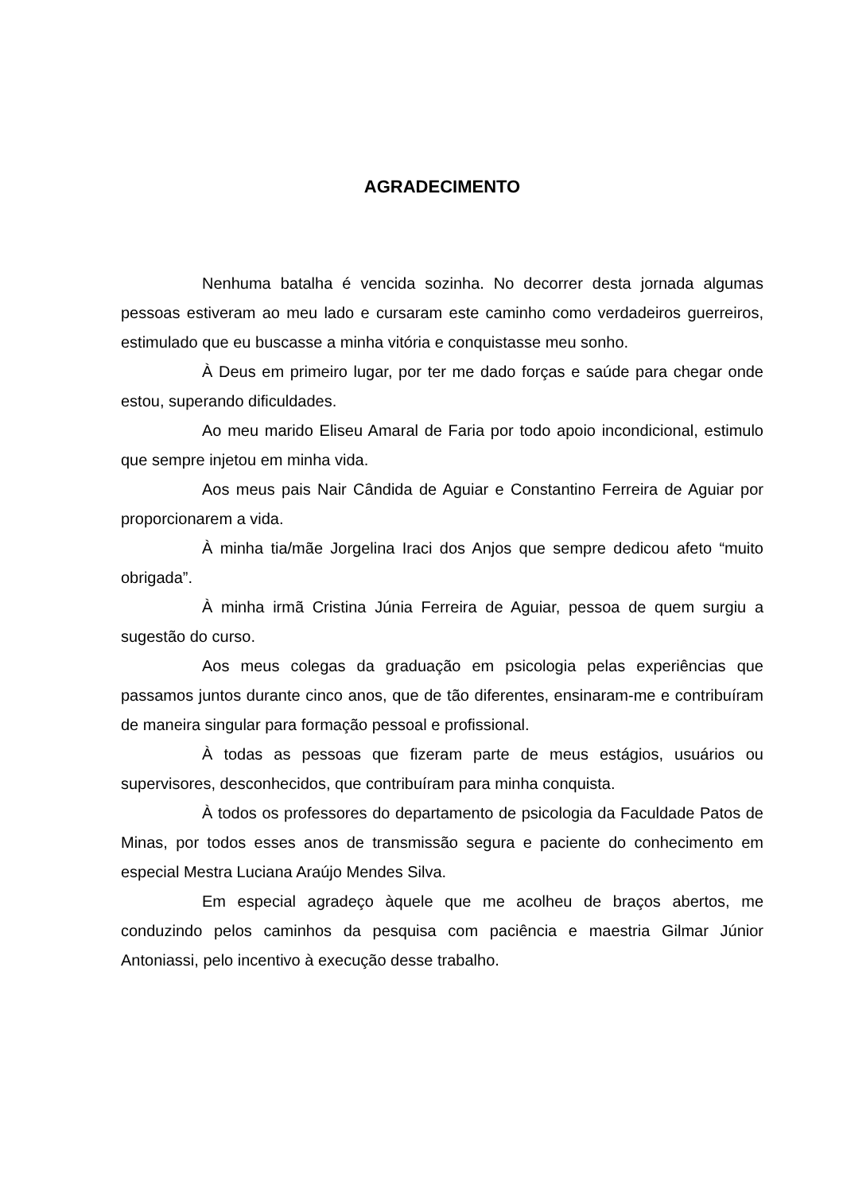AGRADECIMENTO
Nenhuma batalha é vencida sozinha. No decorrer desta jornada algumas pessoas estiveram ao meu lado e cursaram este caminho como verdadeiros guerreiros, estimulado que eu buscasse a minha vitória e conquistasse meu sonho.
À Deus em primeiro lugar, por ter me dado forças e saúde para chegar onde estou, superando dificuldades.
Ao meu marido Eliseu Amaral de Faria por todo apoio incondicional, estimulo que sempre injetou em minha vida.
Aos meus pais Nair Cândida de Aguiar e Constantino Ferreira de Aguiar por proporcionarem a vida.
À minha tia/mãe Jorgelina Iraci dos Anjos que sempre dedicou afeto “muito obrigada”.
À minha irmã Cristina Júnia Ferreira de Aguiar, pessoa de quem surgiu a sugestão do curso.
Aos meus colegas da graduação em psicologia pelas experiências que passamos juntos durante cinco anos, que de tão diferentes, ensinaram-me e contribuíram de maneira singular para formação pessoal e profissional.
À todas as pessoas que fizeram parte de meus estágios, usuários ou supervisores, desconhecidos, que contribuíram para minha conquista.
À todos os professores do departamento de psicologia da Faculdade Patos de Minas, por todos esses anos de transmissão segura e paciente do conhecimento em especial Mestra Luciana Araújo Mendes Silva.
Em especial agradeço àquele que me acolheu de braços abertos, me conduzindo pelos caminhos da pesquisa com paciência e maestria Gilmar Júnior Antoniassi, pelo incentivo à execução desse trabalho.